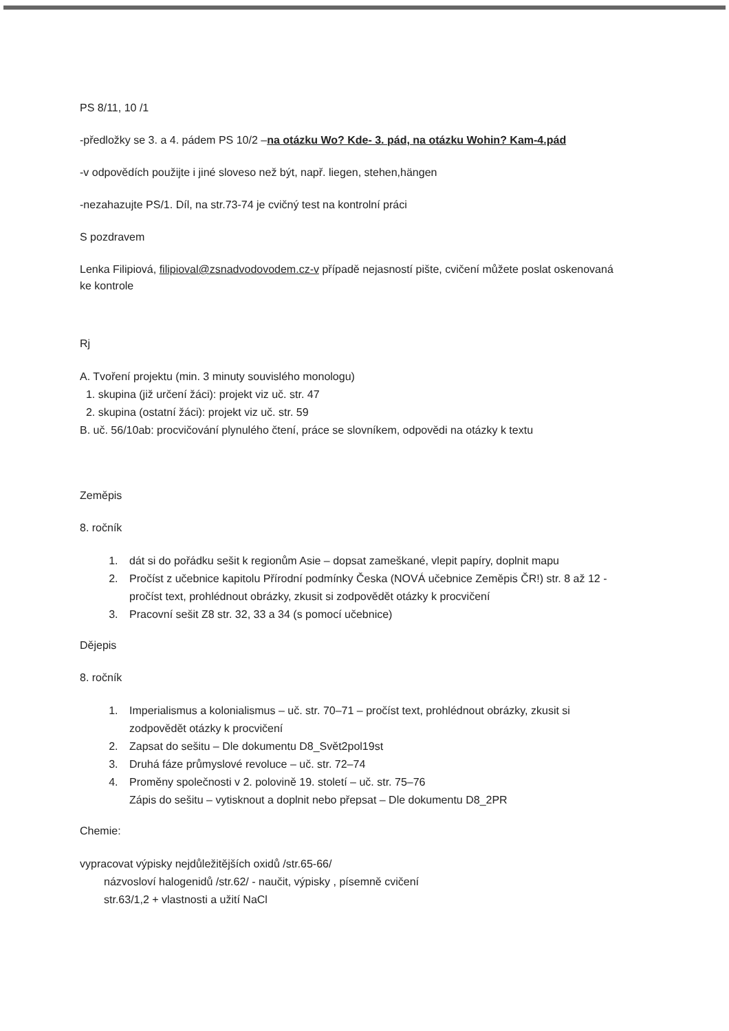PS 8/11, 10 /1
-předložky se 3. a 4. pádem PS 10/2 –na otázku Wo? Kde- 3. pád, na otázku Wohin? Kam-4.pád
-v odpovědích použijte i jiné sloveso než být, např. liegen, stehen,hängen
-nezahazujte PS/1. Díl, na str.73-74 je cvičný test na kontrolní práci
S pozdravem
Lenka Filipiová, filipioval@zsnadvodovodem.cz-v případě nejasností pište, cvičení můžete poslat oskenovaná ke kontrole
Rj
A. Tvoření projektu (min. 3 minuty souvislého monologu)
1. skupina (již určení žáci): projekt viz uč. str. 47
2. skupina (ostatní žáci): projekt viz uč. str. 59
B. uč. 56/10ab: procvičování plynulého čtení, práce se slovníkem, odpovědi na otázky k textu
Zeměpis
8. ročník
1. dát si do pořádku sešit k regionům Asie – dopsat zameškané, vlepit papíry, doplnit mapu
2. Pročíst z učebnice kapitolu Přírodní podmínky Česka (NOVÁ učebnice Zeměpis ČR!) str. 8 až 12 - pročíst text, prohlédnout obrázky, zkusit si zodpovědět otázky k procvičení
3. Pracovní sešit Z8 str. 32, 33 a 34 (s pomocí učebnice)
Dějepis
8. ročník
1. Imperialismus a kolonialismus – uč. str. 70–71 – pročíst text, prohlédnout obrázky, zkusit si zodpovědět otázky k procvičení
2. Zapsat do sešitu – Dle dokumentu D8_Svět2pol19st
3. Druhá fáze průmyslové revoluce – uč. str. 72–74
4. Proměny společnosti v 2. polovině 19. století – uč. str. 75–76
Zápis do sešitu – vytisknout a doplnit nebo přepsat – Dle dokumentu D8_2PR
Chemie:
vypracovat výpisky nejdůležitějších oxidů /str.65-66/
názvosloví halogenidů /str.62/ - naučit, výpisky , písemně cvičení
str.63/1,2 + vlastnosti a užití NaCl